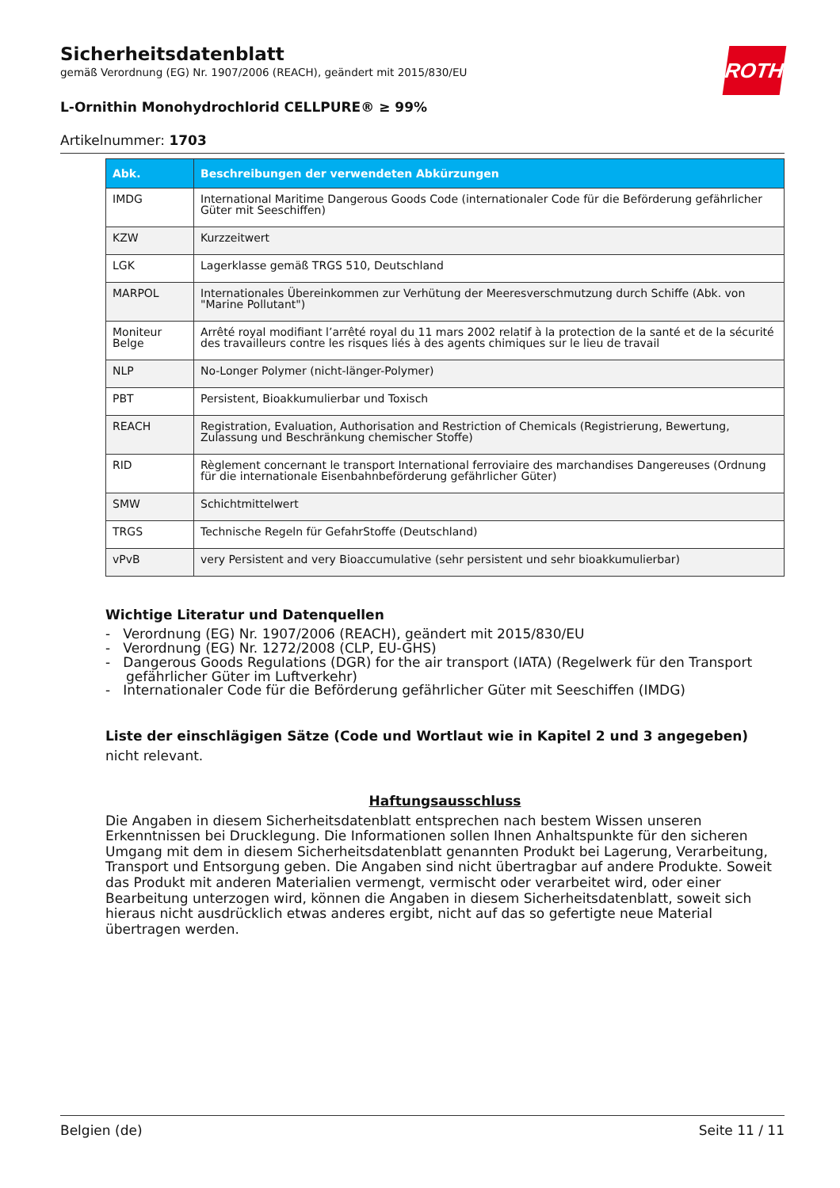Sicherheitsdatenblatt
gemäß Verordnung (EG) Nr. 1907/2006 (REACH), geändert mit 2015/830/EU
ROTH
L-Ornithin Monohydrochlorid CELLPURE® ≥ 99%
Artikelnummer: 1703
| Abk. | Beschreibungen der verwendeten Abkürzungen |
| --- | --- |
| IMDG | International Maritime Dangerous Goods Code (internationaler Code für die Beförderung gefährlicher Güter mit Seeschiffen) |
| KZW | Kurzzeitwert |
| LGK | Lagerklasse gemäß TRGS 510, Deutschland |
| MARPOL | Internationales Übereinkommen zur Verhütung der Meeresverschmutzung durch Schiffe (Abk. von "Marine Pollutant") |
| Moniteur Belge | Arrêté royal modifiant l’arrêté royal du 11 mars 2002 relatif à la protection de la santé et de la sécurité des travailleurs contre les risques liés à des agents chimiques sur le lieu de travail |
| NLP | No-Longer Polymer (nicht-länger-Polymer) |
| PBT | Persistent, Bioakkumulierbar und Toxisch |
| REACH | Registration, Evaluation, Authorisation and Restriction of Chemicals (Registrierung, Bewertung, Zulassung und Beschränkung chemischer Stoffe) |
| RID | Règlement concernant le transport International ferroviaire des marchandises Dangereuses (Ordnung für die internationale Eisenbahnbeförderung gefährlicher Güter) |
| SMW | Schichtmittelwert |
| TRGS | Technische Regeln für GefahrStoffe (Deutschland) |
| vPvB | very Persistent and very Bioaccumulative (sehr persistent und sehr bioakkumulierbar) |
Wichtige Literatur und Datenquellen
- Verordnung (EG) Nr. 1907/2006 (REACH), geändert mit 2015/830/EU
- Verordnung (EG) Nr. 1272/2008 (CLP, EU-GHS)
- Dangerous Goods Regulations (DGR) for the air transport (IATA) (Regelwerk für den Transport gefährlicher Güter im Luftverkehr)
- Internationaler Code für die Beförderung gefährlicher Güter mit Seeschiffen (IMDG)
Liste der einschlägigen Sätze (Code und Wortlaut wie in Kapitel 2 und 3 angegeben)
nicht relevant.
Haftungsausschluss
Die Angaben in diesem Sicherheitsdatenblatt entsprechen nach bestem Wissen unseren Erkenntnissen bei Drucklegung. Die Informationen sollen Ihnen Anhaltspunkte für den sicheren Umgang mit dem in diesem Sicherheitsdatenblatt genannten Produkt bei Lagerung, Verarbeitung, Transport und Entsorgung geben. Die Angaben sind nicht übertragbar auf andere Produkte. Soweit das Produkt mit anderen Materialien vermengt, vermischt oder verarbeitet wird, oder einer Bearbeitung unterzogen wird, können die Angaben in diesem Sicherheitsdatenblatt, soweit sich hieraus nicht ausdrücklich etwas anderes ergibt, nicht auf das so gefertigte neue Material übertragen werden.
Belgien (de) Seite 11 / 11